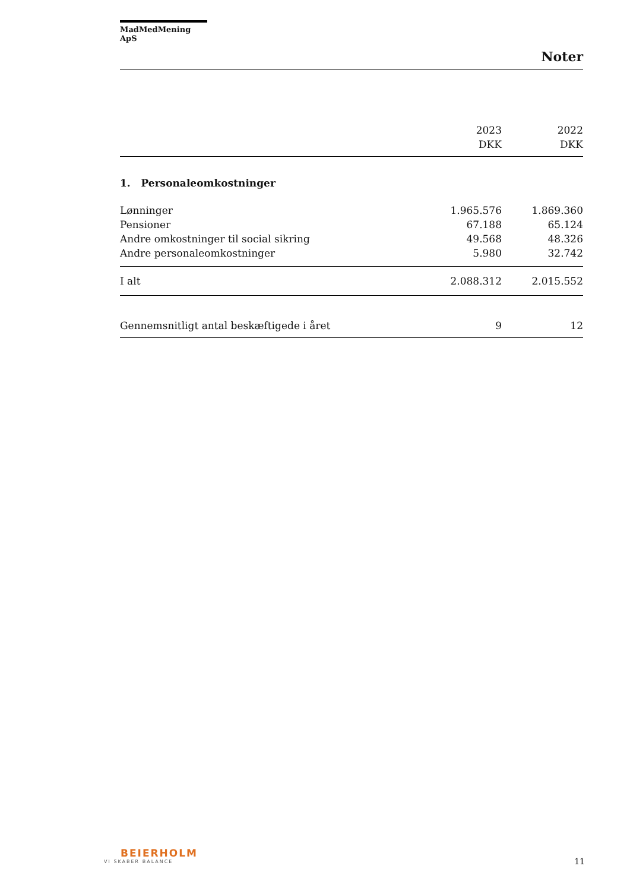MadMedMening ApS
Noter
| | 2023 DKK | 2022 DKK |
| --- | --- | --- |
| 1. Personaleomkostninger | | |
| Lønninger | 1.965.576 | 1.869.360 |
| Pensioner | 67.188 | 65.124 |
| Andre omkostninger til social sikring | 49.568 | 48.326 |
| Andre personaleomkostninger | 5.980 | 32.742 |
| I alt | 2.088.312 | 2.015.552 |
| Gennemsnitligt antal beskæftigede i året | 9 | 12 |
BEIERHOLM
VI SKABER BALANCE
11